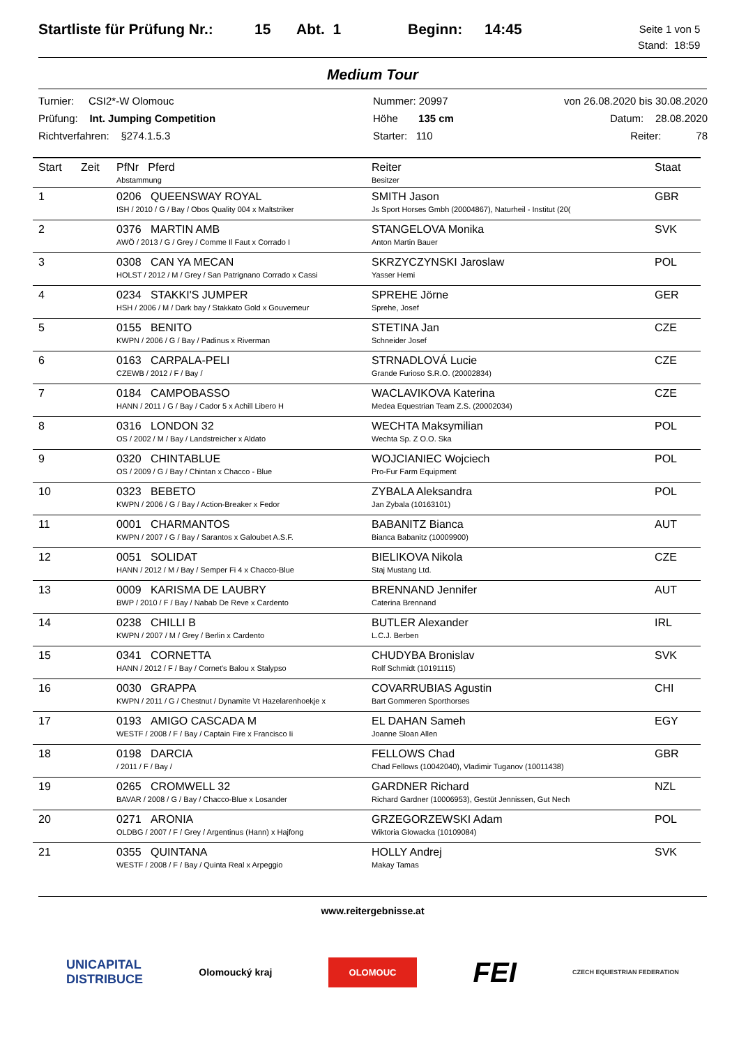Startliste für Prüfung Nr.: 15 Abt. 1 Beginn: 14:45 Seite 1 von 5
Stand: 18:59
Medium Tour
Turnier: CSI2*-W Olomouc
Prüfung: Int. Jumping Competition
Richtverfahren: §274.1.5.3
Nummer: 20997
Höhe 135 cm
Starter: 110
von 26.08.2020 bis 30.08.2020
Datum: 28.08.2020
Reiter: 78
| Start | Zeit | PfNr Pferd Abstammung | Reiter Besitzer | Staat |
| --- | --- | --- | --- | --- |
| 1 | | 0206 QUEENSWAY ROYAL ISH / 2010 / G / Bay / Obos Quality 004 x Maltstriker | SMITH Jason Js Sport Horses Gmbh (20004867), Naturheil - Institut (20( | GBR |
| 2 | | 0376 MARTIN AMB AWÖ / 2013 / G / Grey / Comme Il Faut x Corrado I | STANGELOVA Monika Anton Martin Bauer | SVK |
| 3 | | 0308 CAN YA MECAN HOLST / 2012 / M / Grey / San Patrignano Corrado x Cassi | SKRZYCZYNSKI Jaroslaw Yasser Hemi | POL |
| 4 | | 0234 STAKKI'S JUMPER HSH / 2006 / M / Dark bay / Stakkato Gold x Gouverneur | SPREHE Jörne Sprehe, Josef | GER |
| 5 | | 0155 BENITO KWPN / 2006 / G / Bay / Padinus x Riverman | STETINA Jan Schneider Josef | CZE |
| 6 | | 0163 CARPALA-PELI CZEWB / 2012 / F / Bay / | STRNADLOVÁ Lucie Grande Furioso S.R.O. (20002834) | CZE |
| 7 | | 0184 CAMPOBASSO HANN / 2011 / G / Bay / Cador 5 x Achill Libero H | WACLAVIKOVA Katerina Medea Equestrian Team Z.S. (20002034) | CZE |
| 8 | | 0316 LONDON 32 OS / 2002 / M / Bay / Landstreicher x Aldato | WECHTA Maksymilian Wechta Sp. Z O.O. Ska | POL |
| 9 | | 0320 CHINTABLUE OS / 2009 / G / Bay / Chintan x Chacco - Blue | WOJCIANIEC Wojciech Pro-Fur Farm Equipment | POL |
| 10 | | 0323 BEBETO KWPN / 2006 / G / Bay / Action-Breaker x Fedor | ZYBALA Aleksandra Jan Zybala (10163101) | POL |
| 11 | | 0001 CHARMANTOS KWPN / 2007 / G / Bay / Sarantos x Galoubet A.S.F. | BABANITZ Bianca Bianca Babanitz (10009900) | AUT |
| 12 | | 0051 SOLIDAT HANN / 2012 / M / Bay / Semper Fi 4 x Chacco-Blue | BIELIKOVA Nikola Staj Mustang Ltd. | CZE |
| 13 | | 0009 KARISMA DE LAUBRY BWP / 2010 / F / Bay / Nabab De Reve x Cardento | BRENNAND Jennifer Caterina Brennand | AUT |
| 14 | | 0238 CHILLI B KWPN / 2007 / M / Grey / Berlin x Cardento | BUTLER Alexander L.C.J. Berben | IRL |
| 15 | | 0341 CORNETTA HANN / 2012 / F / Bay / Cornet's Balou x Stalypso | CHUDYBA Bronislav Rolf Schmidt (10191115) | SVK |
| 16 | | 0030 GRAPPA KWPN / 2011 / G / Chestnut / Dynamite Vt Hazelarenhoekje x | COVARRUBIAS Agustin Bart Gommeren Sporthorses | CHI |
| 17 | | 0193 AMIGO CASCADA M WESTF / 2008 / F / Bay / Captain Fire x Francisco Ii | EL DAHAN Sameh Joanne Sloan Allen | EGY |
| 18 | | 0198 DARCIA / 2011 / F / Bay / | FELLOWS Chad Chad Fellows (10042040), Vladimir Tuganov (10011438) | GBR |
| 19 | | 0265 CROMWELL 32 BAVAR / 2008 / G / Bay / Chacco-Blue x Losander | GARDNER Richard Richard Gardner (10006953), Gestüt Jennissen, Gut Nech | NZL |
| 20 | | 0271 ARONIA OLDBG / 2007 / F / Grey / Argentinus (Hann) x Hajfong | GRZEGORZEWSKI Adam Wiktoria Glowacka (10109084) | POL |
| 21 | | 0355 QUINTANA WESTF / 2008 / F / Bay / Quinta Real x Arpeggio | HOLLY Andrej Makay Tamas | SVK |
www.reitergebnisse.at
UNICAPITAL
DISTRIBUCE Olomoucký kraj OLOMOUC FEI CZECH EQUESTRIAN FEDERATION